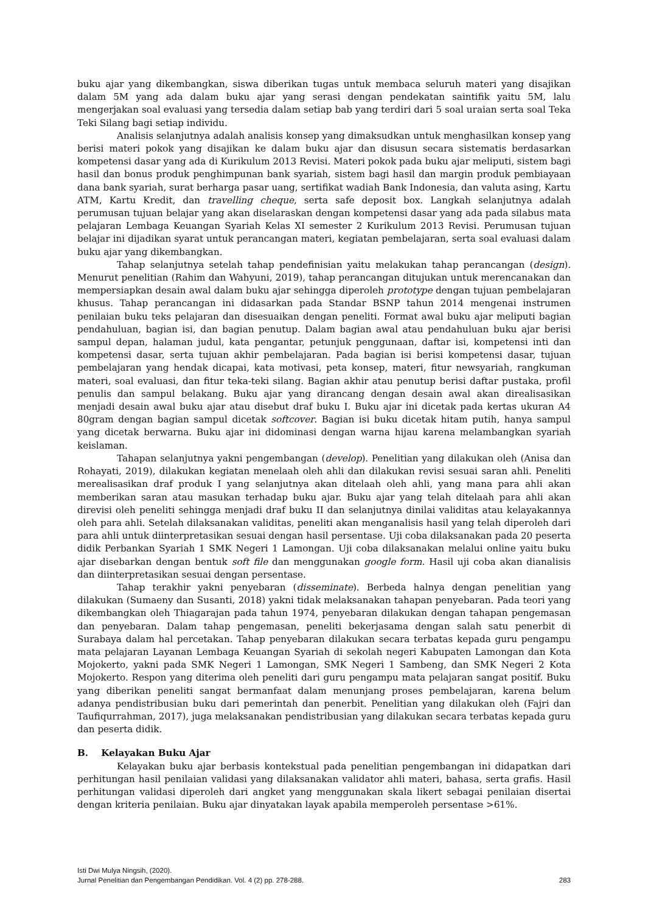buku ajar yang dikembangkan, siswa diberikan tugas untuk membaca seluruh materi yang disajikan dalam 5M yang ada dalam buku ajar yang serasi dengan pendekatan saintifik yaitu 5M, lalu mengerjakan soal evaluasi yang tersedia dalam setiap bab yang terdiri dari 5 soal uraian serta soal Teka Teki Silang bagi setiap individu.
Analisis selanjutnya adalah analisis konsep yang dimaksudkan untuk menghasilkan konsep yang berisi materi pokok yang disajikan ke dalam buku ajar dan disusun secara sistematis berdasarkan kompetensi dasar yang ada di Kurikulum 2013 Revisi. Materi pokok pada buku ajar meliputi, sistem bagi hasil dan bonus produk penghimpunan bank syariah, sistem bagi hasil dan margin produk pembiayaan dana bank syariah, surat berharga pasar uang, sertifikat wadiah Bank Indonesia, dan valuta asing, Kartu ATM, Kartu Kredit, dan travelling cheque, serta safe deposit box. Langkah selanjutnya adalah perumusan tujuan belajar yang akan diselaraskan dengan kompetensi dasar yang ada pada silabus mata pelajaran Lembaga Keuangan Syariah Kelas XI semester 2 Kurikulum 2013 Revisi. Perumusan tujuan belajar ini dijadikan syarat untuk perancangan materi, kegiatan pembelajaran, serta soal evaluasi dalam buku ajar yang dikembangkan.
Tahap selanjutnya setelah tahap pendefinisian yaitu melakukan tahap perancangan (design). Menurut penelitian (Rahim dan Wahyuni, 2019), tahap perancangan ditujukan untuk merencanakan dan mempersiapkan desain awal dalam buku ajar sehingga diperoleh prototype dengan tujuan pembelajaran khusus. Tahap perancangan ini didasarkan pada Standar BSNP tahun 2014 mengenai instrumen penilaian buku teks pelajaran dan disesuaikan dengan peneliti. Format awal buku ajar meliputi bagian pendahuluan, bagian isi, dan bagian penutup. Dalam bagian awal atau pendahuluan buku ajar berisi sampul depan, halaman judul, kata pengantar, petunjuk penggunaan, daftar isi, kompetensi inti dan kompetensi dasar, serta tujuan akhir pembelajaran. Pada bagian isi berisi kompetensi dasar, tujuan pembelajaran yang hendak dicapai, kata motivasi, peta konsep, materi, fitur newsyariah, rangkuman materi, soal evaluasi, dan fitur teka-teki silang. Bagian akhir atau penutup berisi daftar pustaka, profil penulis dan sampul belakang. Buku ajar yang dirancang dengan desain awal akan direalisasikan menjadi desain awal buku ajar atau disebut draf buku I. Buku ajar ini dicetak pada kertas ukuran A4 80gram dengan bagian sampul dicetak softcover. Bagian isi buku dicetak hitam putih, hanya sampul yang dicetak berwarna. Buku ajar ini didominasi dengan warna hijau karena melambangkan syariah keislaman.
Tahapan selanjutnya yakni pengembangan (develop). Penelitian yang dilakukan oleh (Anisa dan Rohayati, 2019), dilakukan kegiatan menelaah oleh ahli dan dilakukan revisi sesuai saran ahli. Peneliti merealisasikan draf produk I yang selanjutnya akan ditelaah oleh ahli, yang mana para ahli akan memberikan saran atau masukan terhadap buku ajar. Buku ajar yang telah ditelaah para ahli akan direvisi oleh peneliti sehingga menjadi draf buku II dan selanjutnya dinilai validitas atau kelayakannya oleh para ahli. Setelah dilaksanakan validitas, peneliti akan menganalisis hasil yang telah diperoleh dari para ahli untuk diinterpretasikan sesuai dengan hasil persentase. Uji coba dilaksanakan pada 20 peserta didik Perbankan Syariah 1 SMK Negeri 1 Lamongan. Uji coba dilaksanakan melalui online yaitu buku ajar disebarkan dengan bentuk soft file dan menggunakan google form. Hasil uji coba akan dianalisis dan diinterpretasikan sesuai dengan persentase.
Tahap terakhir yakni penyebaran (disseminate). Berbeda halnya dengan penelitian yang dilakukan (Sumaeny dan Susanti, 2018) yakni tidak melaksanakan tahapan penyebaran. Pada teori yang dikembangkan oleh Thiagarajan pada tahun 1974, penyebaran dilakukan dengan tahapan pengemasan dan penyebaran. Dalam tahap pengemasan, peneliti bekerjasama dengan salah satu penerbit di Surabaya dalam hal percetakan. Tahap penyebaran dilakukan secara terbatas kepada guru pengampu mata pelajaran Layanan Lembaga Keuangan Syariah di sekolah negeri Kabupaten Lamongan dan Kota Mojokerto, yakni pada SMK Negeri 1 Lamongan, SMK Negeri 1 Sambeng, dan SMK Negeri 2 Kota Mojokerto. Respon yang diterima oleh peneliti dari guru pengampu mata pelajaran sangat positif. Buku yang diberikan peneliti sangat bermanfaat dalam menunjang proses pembelajaran, karena belum adanya pendistribusian buku dari pemerintah dan penerbit. Penelitian yang dilakukan oleh (Fajri dan Taufiqurrahman, 2017), juga melaksanakan pendistribusian yang dilakukan secara terbatas kepada guru dan peserta didik.
B. Kelayakan Buku Ajar
Kelayakan buku ajar berbasis kontekstual pada penelitian pengembangan ini didapatkan dari perhitungan hasil penilaian validasi yang dilaksanakan validator ahli materi, bahasa, serta grafis. Hasil perhitungan validasi diperoleh dari angket yang menggunakan skala likert sebagai penilaian disertai dengan kriteria penilaian. Buku ajar dinyatakan layak apabila memperoleh persentase >61%.
Isti Dwi Mulya Ningsih, (2020).
Jurnal Penelitian dan Pengembangan Pendidikan. Vol. 4 (2) pp. 278-288. 283